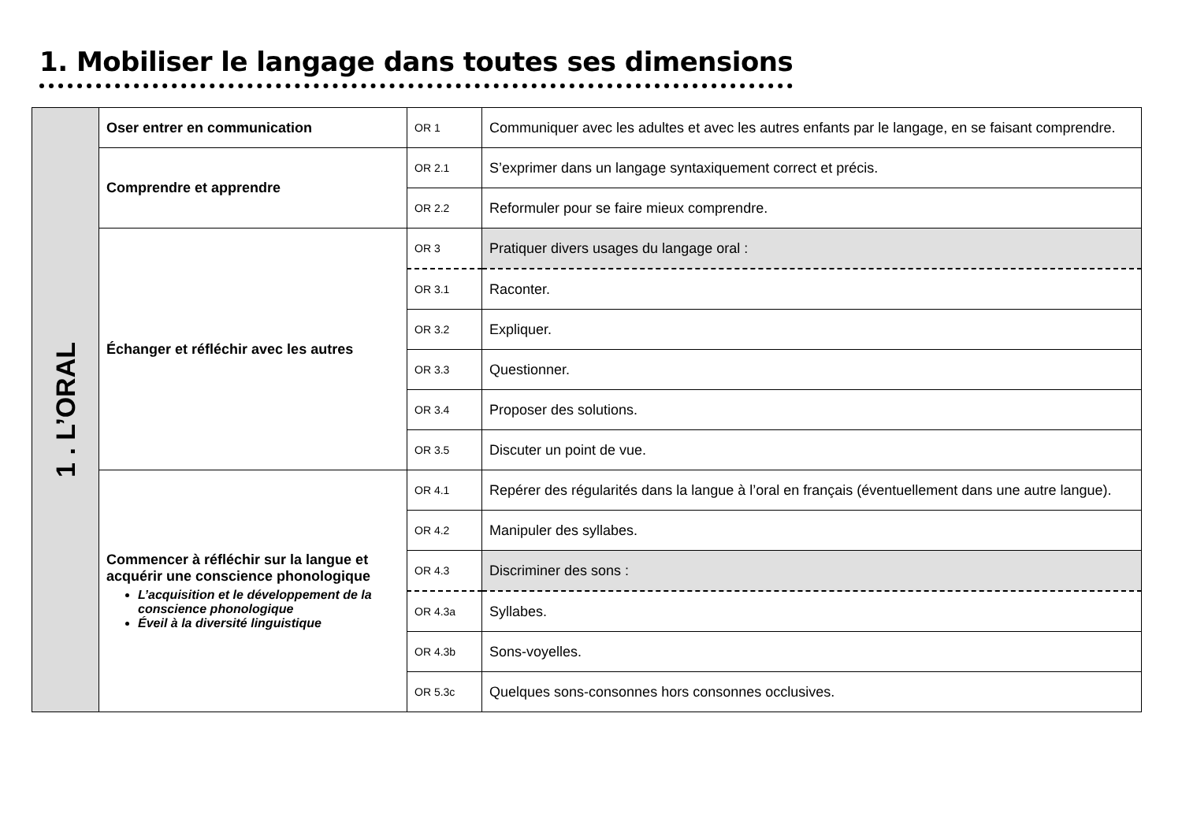1. Mobiliser le langage dans toutes ses dimensions
| 1 . L’ORAL | Oser entrer en communication | OR 1 | Communiquer avec les adultes et avec les autres enfants par le langage, en se faisant comprendre. |
| | Comprendre et apprendre | OR 2.1 | S’exprimer dans un langage syntaxiquement correct et précis. |
| | | OR 2.2 | Reformuler pour se faire mieux comprendre. |
| | Échanger et réfléchir avec les autres | OR 3 | Pratiquer divers usages du langage oral : |
| | | OR 3.1 | Raconter. |
| | | OR 3.2 | Expliquer. |
| | | OR 3.3 | Questionner. |
| | | OR 3.4 | Proposer des solutions. |
| | | OR 3.5 | Discuter un point de vue. |
| | Commencer à réfléchir sur la langue et acquérir une conscience phonologique L’acquisition et le développement de la conscience phonologique Éveil à la diversité linguistique | OR 4.1 | Repérer des régularités dans la langue à l’oral en français (éventuellement dans une autre langue). |
| | | OR 4.2 | Manipuler des syllabes. |
| | | OR 4.3 | Discriminer des sons : |
| | | OR 4.3a | Syllabes. |
| | | OR 4.3b | Sons-voyelles. |
| | | OR 5.3c | Quelques sons-consonnes hors consonnes occlusives. |